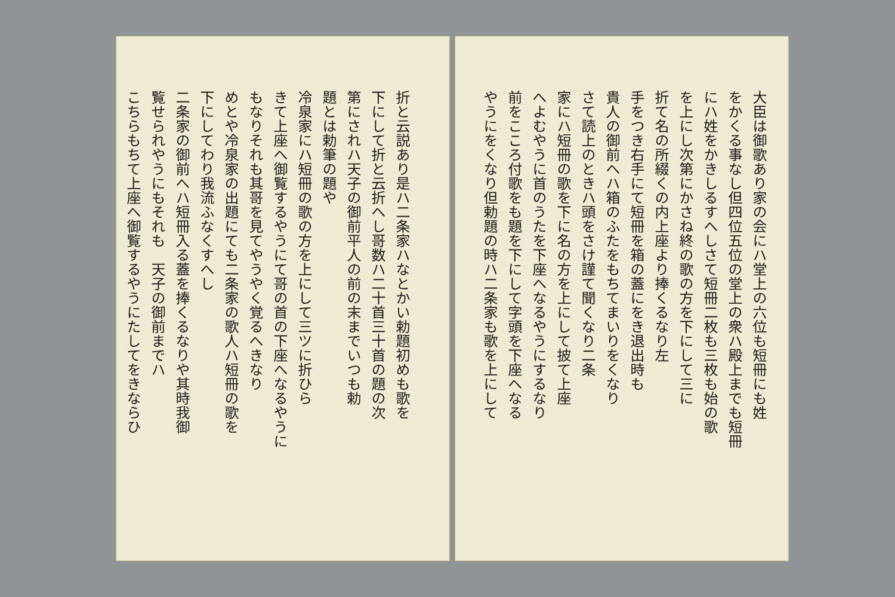大臣は御歌あり家の会にハ堂上の六位も短冊にも姓
をかくる事なし但四位五位の堂上の衆ハ殿上までも短冊
にハ姓をかきしるすへしさて短冊二枚も三枚も始の歌
を上にし次第にかさね終の歌の方を下にして三に
折て名の所綴くの内上座より捧くるなり左
手をつき右手にて短冊を箱の蓋にをき退出時も
貴人の御前へハ箱のふたをもちてまいりをくなり
さて読上のときハ頭をさけ謹て聞くなり二条
家にハ短冊の歌を下に名の方を上にして披て上座
へよむやうに首のうたを下座へなるやうにするなり
前をこころ付歌をも題を下にして字頭を下座へなる
やうにをくなり但勅題の時ハ二条家も歌を上にして
折と云説あり是ハ二条家ハなとかい勅題初めも歌を
下にして折と云折へし哥数ハ二十首三十首の題の次
第にされハ天子の御前平人の前の末までいつも勅
題とは勅筆の題や
冷泉家にハ短冊の歌の方を上にして三ツに折ひら
きて上座へ御覧するやうにて哥の首の下座へなるやうに
もなりそれも其哥を見てやうやく覚るへきなり
めとや冷泉家の出題にても二条家の歌人ハ短冊の歌を
下にしてわり我流ふなくすへし
二条家の御前へハ短冊入る蓋を捧くるなりや其時我御
覧せられやうにもそれも　天子の御前までハ
こちらもちて上座へ御覧するやうにたしてをきならひ